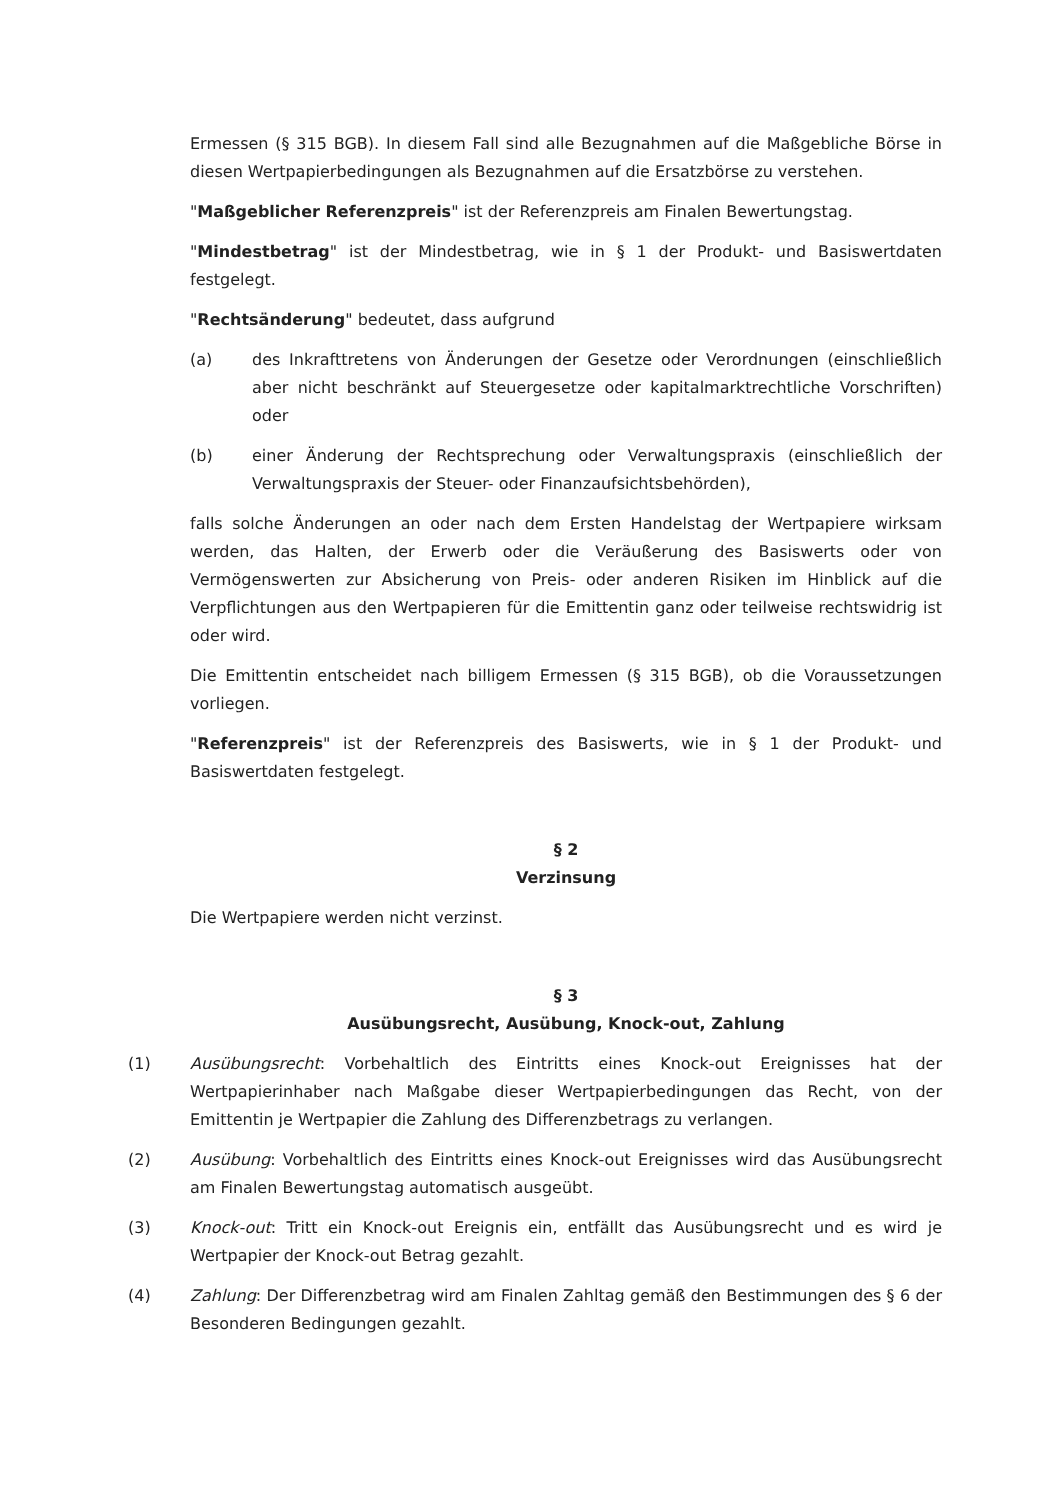Ermessen (§ 315 BGB). In diesem Fall sind alle Bezugnahmen auf die Maßgebliche Börse in diesen Wertpapierbedingungen als Bezugnahmen auf die Ersatzbörse zu verstehen.
"Maßgeblicher Referenzpreis" ist der Referenzpreis am Finalen Bewertungstag.
"Mindestbetrag" ist der Mindestbetrag, wie in § 1 der Produkt- und Basiswertdaten festgelegt.
"Rechtsänderung" bedeutet, dass aufgrund
(a) des Inkrafttretens von Änderungen der Gesetze oder Verordnungen (einschließlich aber nicht beschränkt auf Steuergesetze oder kapitalmarktrechtliche Vorschriften) oder
(b) einer Änderung der Rechtsprechung oder Verwaltungspraxis (einschließlich der Verwaltungspraxis der Steuer- oder Finanzaufsichtsbehörden),
falls solche Änderungen an oder nach dem Ersten Handelstag der Wertpapiere wirksam werden, das Halten, der Erwerb oder die Veräußerung des Basiswerts oder von Vermögenswerten zur Absicherung von Preis- oder anderen Risiken im Hinblick auf die Verpflichtungen aus den Wertpapieren für die Emittentin ganz oder teilweise rechtswidrig ist oder wird.
Die Emittentin entscheidet nach billigem Ermessen (§ 315 BGB), ob die Voraussetzungen vorliegen.
"Referenzpreis" ist der Referenzpreis des Basiswerts, wie in § 1 der Produkt- und Basiswertdaten festgelegt.
§ 2
Verzinsung
Die Wertpapiere werden nicht verzinst.
§ 3
Ausübungsrecht, Ausübung, Knock-out, Zahlung
(1) Ausübungsrecht: Vorbehaltlich des Eintritts eines Knock-out Ereignisses hat der Wertpapierinhaber nach Maßgabe dieser Wertpapierbedingungen das Recht, von der Emittentin je Wertpapier die Zahlung des Differenzbetrags zu verlangen.
(2) Ausübung: Vorbehaltlich des Eintritts eines Knock-out Ereignisses wird das Ausübungsrecht am Finalen Bewertungstag automatisch ausgeübt.
(3) Knock-out: Tritt ein Knock-out Ereignis ein, entfällt das Ausübungsrecht und es wird je Wertpapier der Knock-out Betrag gezahlt.
(4) Zahlung: Der Differenzbetrag wird am Finalen Zahltag gemäß den Bestimmungen des § 6 der Besonderen Bedingungen gezahlt.